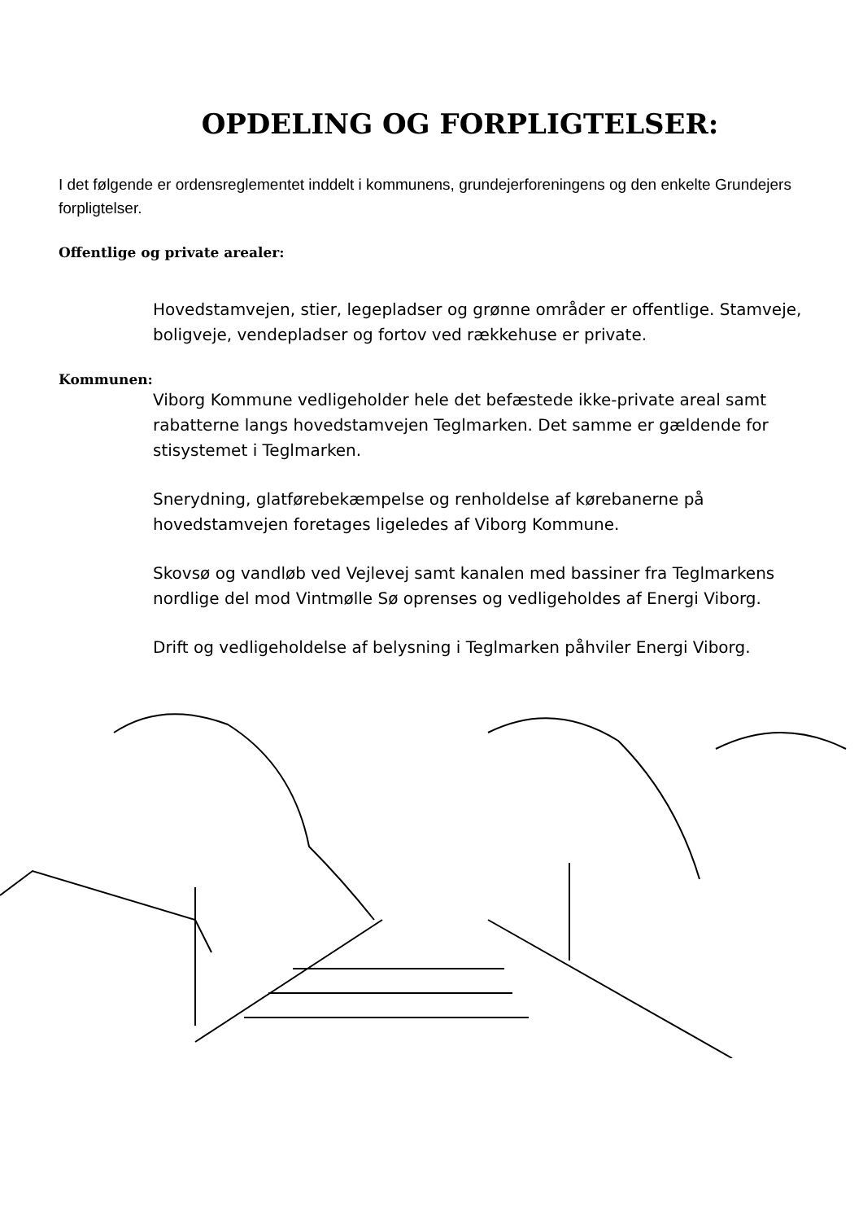OPDELING OG FORPLIGTELSER:
I det følgende er ordensreglementet inddelt i kommunens, grundejerforeningens og den enkelte Grundejers forpligtelser.
Offentlige og private arealer:
Hovedstamvejen, stier, legepladser og grønne områder er offentlige. Stamveje, boligveje, vendepladser og fortov ved rækkehuse er private.
Kommunen:
Viborg Kommune vedligeholder hele det befæstede ikke-private areal samt rabatterne langs hovedstamvejen Teglmarken. Det samme er gældende for stisystemet i Teglmarken.
Snerydning, glatførebekæmpelse og renholdelse af kørebanerne på hovedstamvejen foretages ligeledes af Viborg Kommune.
Skovsø og vandløb ved Vejlevej samt kanalen med bassiner fra Teglmarkens nordlige del mod Vintmølle Sø oprenses og vedligeholdes af Energi Viborg.
Drift og vedligeholdelse af belysning i Teglmarken påhviler Energi Viborg.